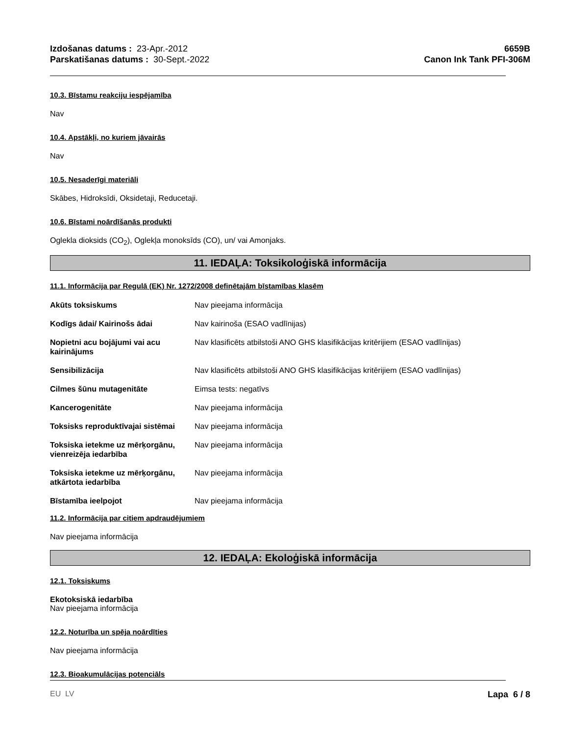Izdošanas datums : 23-Apr.-2012
Parskatišanas datums : 30-Sept.-2022
6659B
Canon Ink Tank PFI-306M
10.3. Bīstamu reakciju iespējamība
Nav
10.4. Apstākļi, no kuriem jāvairās
Nav
10.5. Nesaderīgi materiāli
Skābes, Hidroksīdi, Oksidetaji, Reducetaji.
10.6. Bīstami noārdīšanās produkti
Oglekla dioksids (CO<sub>2</sub>), Oglekļa monoksīds (CO), un/ vai Amonjaks.
11. IEDAĻA: Toksikoloģiskā informācija
11.1. Informācija par Regulā (EK) Nr. 1272/2008 definētajām bīstamības klasēm
| Akūts toksiskums | Nav pieejama informācija |
| Kodīgs ādai/ Kairinošs ādai | Nav kairinoša (ESAO vadlīnijas) |
| Nopietni acu bojājumi vai acu kairinājums | Nav klasificēts atbilstoši ANO GHS klasifikācijas kritērijiem (ESAO vadlīnijas) |
| Sensibilizācija | Nav klasificēts atbilstoši ANO GHS klasifikācijas kritērijiem (ESAO vadlīnijas) |
| Cilmes šūnu mutagenitāte | Eimsa tests: negatīvs |
| Kancerogenitāte | Nav pieejama informācija |
| Toksisks reproduktīvajai sistēmai | Nav pieejama informācija |
| Toksiska ietekme uz mērķorgānu, vienreizēja iedarbība | Nav pieejama informācija |
| Toksiska ietekme uz mērķorgānu, atkārtota iedarbība | Nav pieejama informācija |
| Bīstamība ieelpojot | Nav pieejama informācija |
11.2. Informācija par citiem apdraudējumiem
Nav pieejama informācija
12. IEDAĻA: Ekoloģiskā informācija
12.1. Toksiskums
Ekotoksiskā iedarbība
Nav pieejama informācija
12.2. Noturība un spēja noārdīties
Nav pieejama informācija
12.3. Bioakumulācijas potenciāls
EU LV Lapa 6 / 8